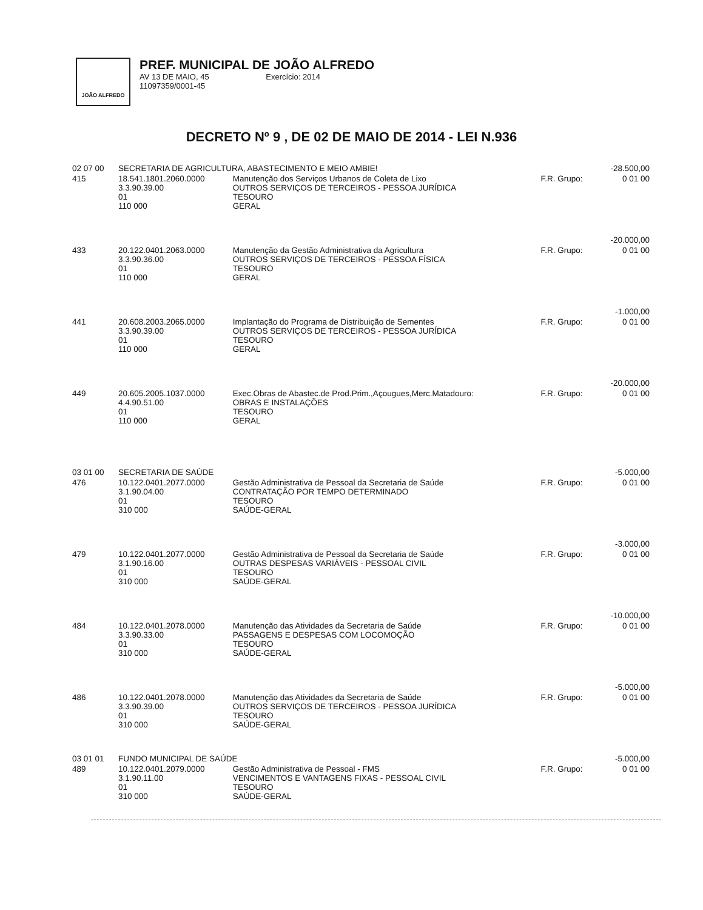JOÃO ALFREDO
PREF. MUNICIPAL DE JOÃO ALFREDO
AV 13 DE MAIO, 45 Exercício: 2014
11097359/0001-45
DECRETO Nº 9 , DE 02 DE MAIO DE 2014 - LEI N.936
| 02 07 00 | SECRETARIA DE AGRICULTURA, ABASTECIMENTO E MEIO AMBIE! | | | -28.500,00 |
| 415 | 18.541.1801.2060.0000 3.3.90.39.00 01 110 000 | Manutenção dos Serviços Urbanos de Coleta de Lixo OUTROS SERVIÇOS DE TERCEIROS - PESSOA JURÍDICA TESOURO GERAL | F.R. Grupo: | 0 01 00 |
| | | | | -20.000,00 |
| 433 | 20.122.0401.2063.0000 3.3.90.36.00 01 110 000 | Manutenção da Gestão Administrativa da Agricultura OUTROS SERVIÇOS DE TERCEIROS - PESSOA FÍSICA TESOURO GERAL | F.R. Grupo: | 0 01 00 |
| | | | | -1.000,00 |
| 441 | 20.608.2003.2065.0000 3.3.90.39.00 01 110 000 | Implantação do Programa de Distribuição de Sementes OUTROS SERVIÇOS DE TERCEIROS - PESSOA JURÍDICA TESOURO GERAL | F.R. Grupo: | 0 01 00 |
| | | | | -20.000,00 |
| 449 | 20.605.2005.1037.0000 4.4.90.51.00 01 110 000 | Exec.Obras de Abastec.de Prod.Prim.,Açougues,Merc.Matadouro: OBRAS E INSTALAÇÕES TESOURO GERAL | F.R. Grupo: | 0 01 00 |
| 03 01 00 | SECRETARIA DE SAÚDE | | | -5.000,00 |
| 476 | 10.122.0401.2077.0000 3.1.90.04.00 01 310 000 | Gestão Administrativa de Pessoal da Secretaria de Saúde CONTRATAÇÃO POR TEMPO DETERMINADO TESOURO SAÚDE-GERAL | F.R. Grupo: | 0 01 00 |
| | | | | -3.000,00 |
| 479 | 10.122.0401.2077.0000 3.1.90.16.00 01 310 000 | Gestão Administrativa de Pessoal da Secretaria de Saúde OUTRAS DESPESAS VARIÁVEIS - PESSOAL CIVIL TESOURO SAÚDE-GERAL | F.R. Grupo: | 0 01 00 |
| | | | | -10.000,00 |
| 484 | 10.122.0401.2078.0000 3.3.90.33.00 01 310 000 | Manutenção das Atividades da Secretaria de Saúde PASSAGENS E DESPESAS COM LOCOMOÇÃO TESOURO SAÚDE-GERAL | F.R. Grupo: | 0 01 00 |
| | | | | -5.000,00 |
| 486 | 10.122.0401.2078.0000 3.3.90.39.00 01 310 000 | Manutenção das Atividades da Secretaria de Saúde OUTROS SERVIÇOS DE TERCEIROS - PESSOA JURÍDICA TESOURO SAÚDE-GERAL | F.R. Grupo: | 0 01 00 |
| 03 01 01 | FUNDO MUNICIPAL DE SAÚDE | | | -5.000,00 |
| 489 | 10.122.0401.2079.0000 3.1.90.11.00 01 310 000 | Gestão Administrativa de Pessoal - FMS VENCIMENTOS E VANTAGENS FIXAS - PESSOAL CIVIL TESOURO SAÚDE-GERAL | F.R. Grupo: | 0 01 00 |